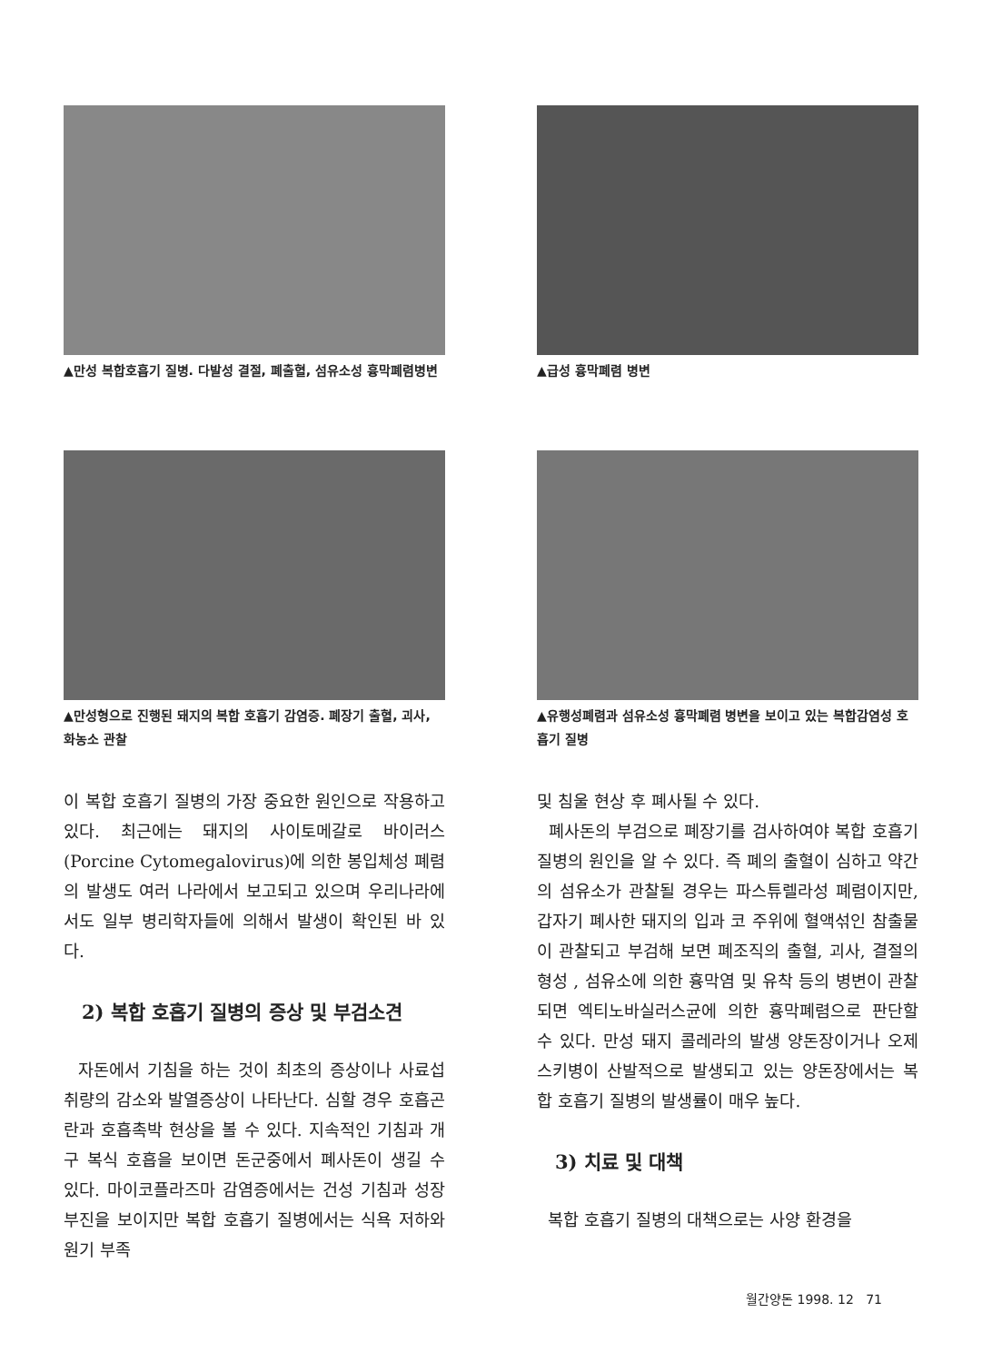▲만성 복합호흡기 질병. 다발성 결절, 폐출혈, 섬유소성 흉막폐렴병변
▲급성 흉막폐렴 병변
▲만성형으로 진행된 돼지의 복합 호흡기 감염증. 폐장기 출혈, 괴사, 화농소 관찰
▲유행성폐렴과 섬유소성 흉막폐렴 병변을 보이고 있는 복합감염성 호흡기 질병
이 복합 호흡기 질병의 가장 중요한 원인으로 작용하고 있다. 최근에는 돼지의 사이토메갈로 바이러스(Porcine Cytomegalovirus)에 의한 봉입체성 폐렴의 발생도 여러 나라에서 보고되고 있으며 우리나라에서도 일부 병리학자들에 의해서 발생이 확인된 바 있다.
2) 복합 호흡기 질병의 증상 및 부검소견
자돈에서 기침을 하는 것이 최초의 증상이나 사료섭취량의 감소와 발열증상이 나타난다. 심할 경우 호흡곤란과 호흡촉박 현상을 볼 수 있다. 지속적인 기침과 개구 복식 호흡을 보이면 돈군중에서 폐사돈이 생길 수 있다. 마이코플라즈마 감염증에서는 건성 기침과 성장 부진을 보이지만 복합 호흡기 질병에서는 식욕 저하와 원기 부족
및 침울 현상 후 폐사될 수 있다.
폐사돈의 부검으로 폐장기를 검사하여야 복합 호흡기 질병의 원인을 알 수 있다. 즉 폐의 출혈이 심하고 약간의 섬유소가 관찰될 경우는 파스튜렐라성 폐렴이지만, 갑자기 폐사한 돼지의 입과 코 주위에 혈액섞인 참출물이 관찰되고 부검해 보면 폐조직의 출혈, 괴사, 결절의 형성 , 섬유소에 의한 흉막염 및 유착 등의 병변이 관찰되면 엑티노바실러스균에 의한 흉막폐렴으로 판단할 수 있다. 만성 돼지 콜레라의 발생 양돈장이거나 오제스키병이 산발적으로 발생되고 있는 양돈장에서는 복합 호흡기 질병의 발생률이 매우 높다.
3) 치료 및 대책
복합 호흡기 질병의 대책으로는 사양 환경을
월간양돈 1998. 12 71